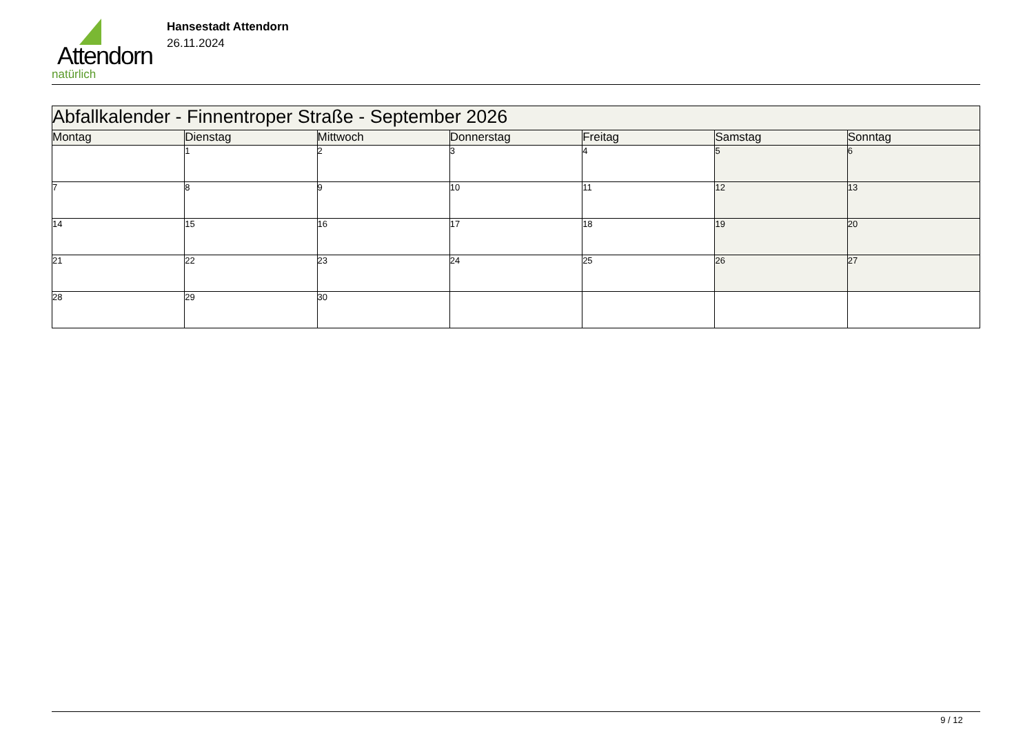Attendorn
natürlich
Hansestadt Attendorn
26.11.2024
| Abfallkalender - Finnentroper Straße - September 2026 | | | | | | |
| --- | --- | --- | --- | --- | --- | --- |
| Montag | Dienstag | Mittwoch | Donnerstag | Freitag | Samstag | Sonntag |
| | 1 | 2 | 3 | 4 | 5 | 6 |
| 7 | 8 | 9 | 10 | 11 | 12 | 13 |
| 14 | 15 | 16 | 17 | 18 | 19 | 20 |
| 21 | 22 | 23 | 24 | 25 | 26 | 27 |
| 28 | 29 | 30 | | | | |
9 / 12